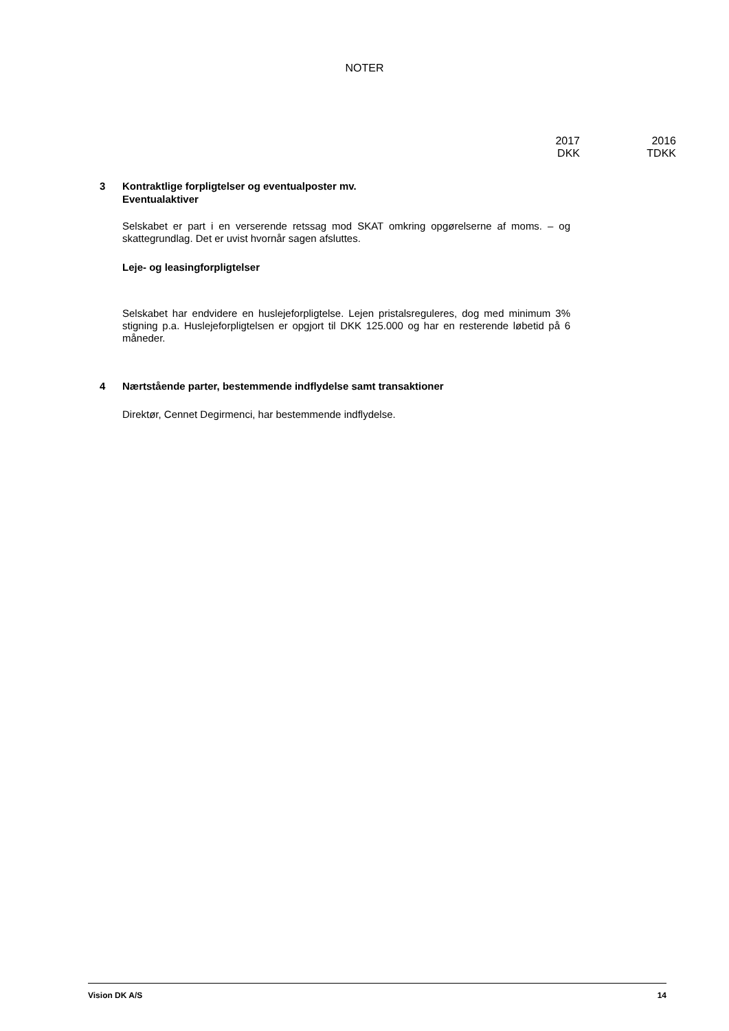NOTER
2017
DKK
2016
TDKK
3 Kontraktlige forpligtelser og eventualposter mv.
Eventualaktiver
Selskabet er part i en verserende retssag mod SKAT omkring opgørelserne af moms. – og skattegrundlag. Det er uvist hvornår sagen afsluttes.
Leje- og leasingforpligtelser
Selskabet har endvidere en huslejeforpligtelse. Lejen pristalsreguleres, dog med minimum 3% stigning p.a. Huslejeforpligtelsen er opgjort til DKK 125.000 og har en resterende løbetid på 6 måneder.
4 Nærtstående parter, bestemmende indflydelse samt transaktioner
Direktør, Cennet Degirmenci, har bestemmende indflydelse.
Vision DK A/S 14